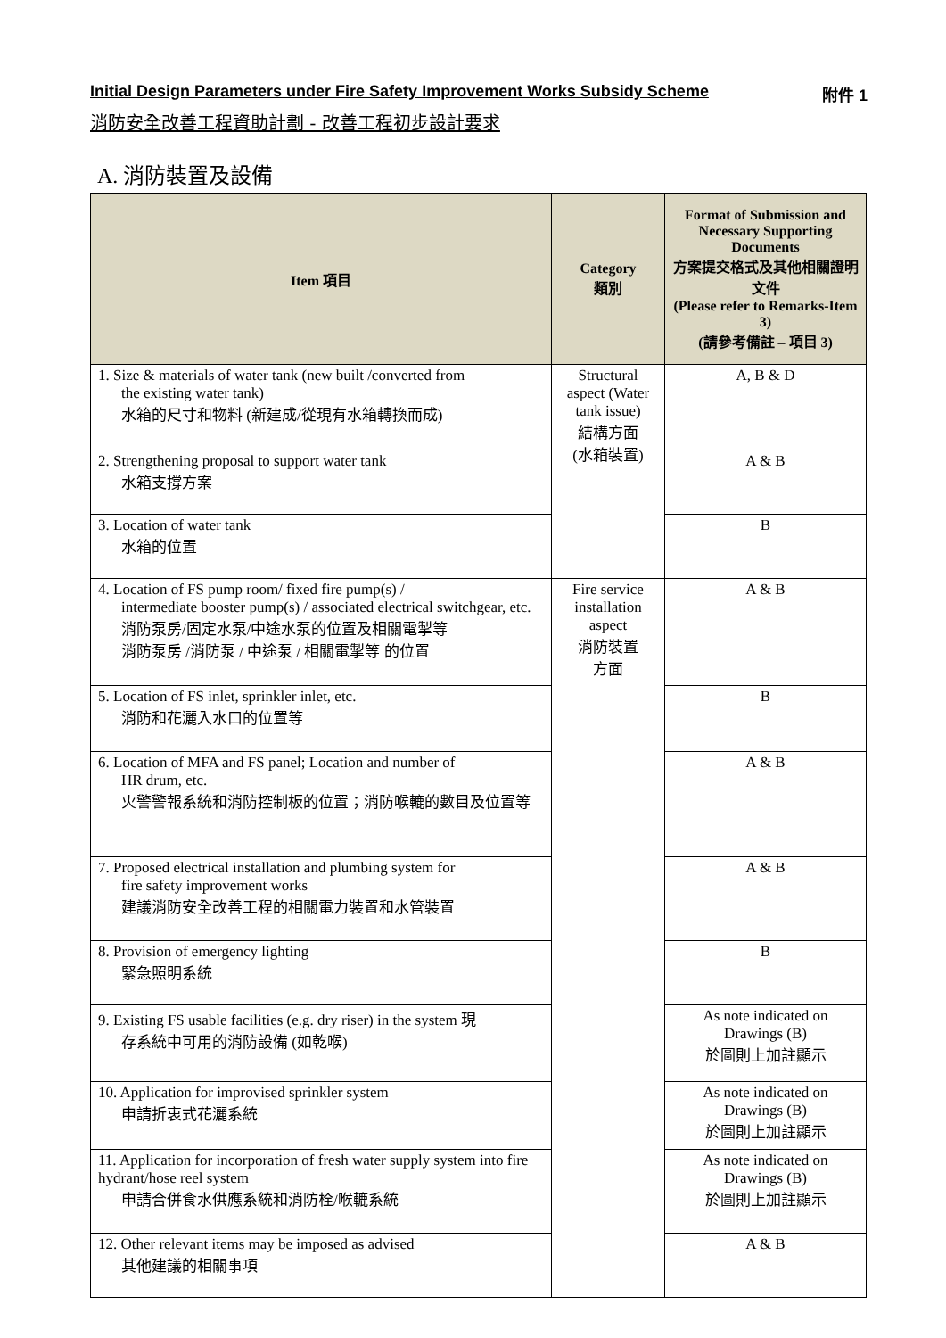Initial Design Parameters under Fire Safety Improvement Works Subsidy Scheme 附件 1
消防安全改善工程資助計劃 - 改善工程初步設計要求
A. 消防裝置及設備
| Item 項目 | Category 類別 | Format of Submission and Necessary Supporting Documents 方案提交格式及其他相關證明文件 (Please refer to Remarks-Item 3) (請參考備註 – 項目 3) |
| --- | --- | --- |
| 1. Size & materials of water tank (new built /converted from the existing water tank) 水箱的尺寸和物料 (新建成/從現有水箱轉換而成) | Structural aspect (Water tank issue) 結構方面 (水箱裝置) | A, B & D |
| 2. Strengthening proposal to support water tank 水箱支撐方案 | | A & B |
| 3. Location of water tank 水箱的位置 | | B |
| 4. Location of FS pump room/ fixed fire pump(s) / intermediate booster pump(s) / associated electrical switchgear, etc. 消防泵房/固定水泵/中途水泵的位置及相關電掣等 消防泵房 /消防泵 / 中途泵 / 相關電掣等 的位置 | Fire service installation aspect 消防裝置 方面 | A & B |
| 5. Location of FS inlet, sprinkler inlet, etc. 消防和花灑入水口的位置等 | | B |
| 6. Location of MFA and FS panel; Location and number of HR drum, etc. 火警警報系統和消防控制板的位置；消防喉轆的數目及位置等 | | A & B |
| 7. Proposed electrical installation and plumbing system for fire safety improvement works 建議消防安全改善工程的相關電力裝置和水管裝置 | | A & B |
| 8. Provision of emergency lighting 緊急照明系統 | | B |
| 9. Existing FS usable facilities (e.g. dry riser) in the system 現 存系統中可用的消防設備 (如乾喉) | | As note indicated on Drawings (B) 於圖則上加註顯示 |
| 10. Application for improvised sprinkler system 申請折衷式花灑系統 | | As note indicated on Drawings (B) 於圖則上加註顯示 |
| 11. Application for incorporation of fresh water supply system into fire hydrant/hose reel system 申請合併食水供應系統和消防栓/喉轆系統 | | As note indicated on Drawings (B) 於圖則上加註顯示 |
| 12. Other relevant items may be imposed as advised 其他建議的相關事項 | | A & B |